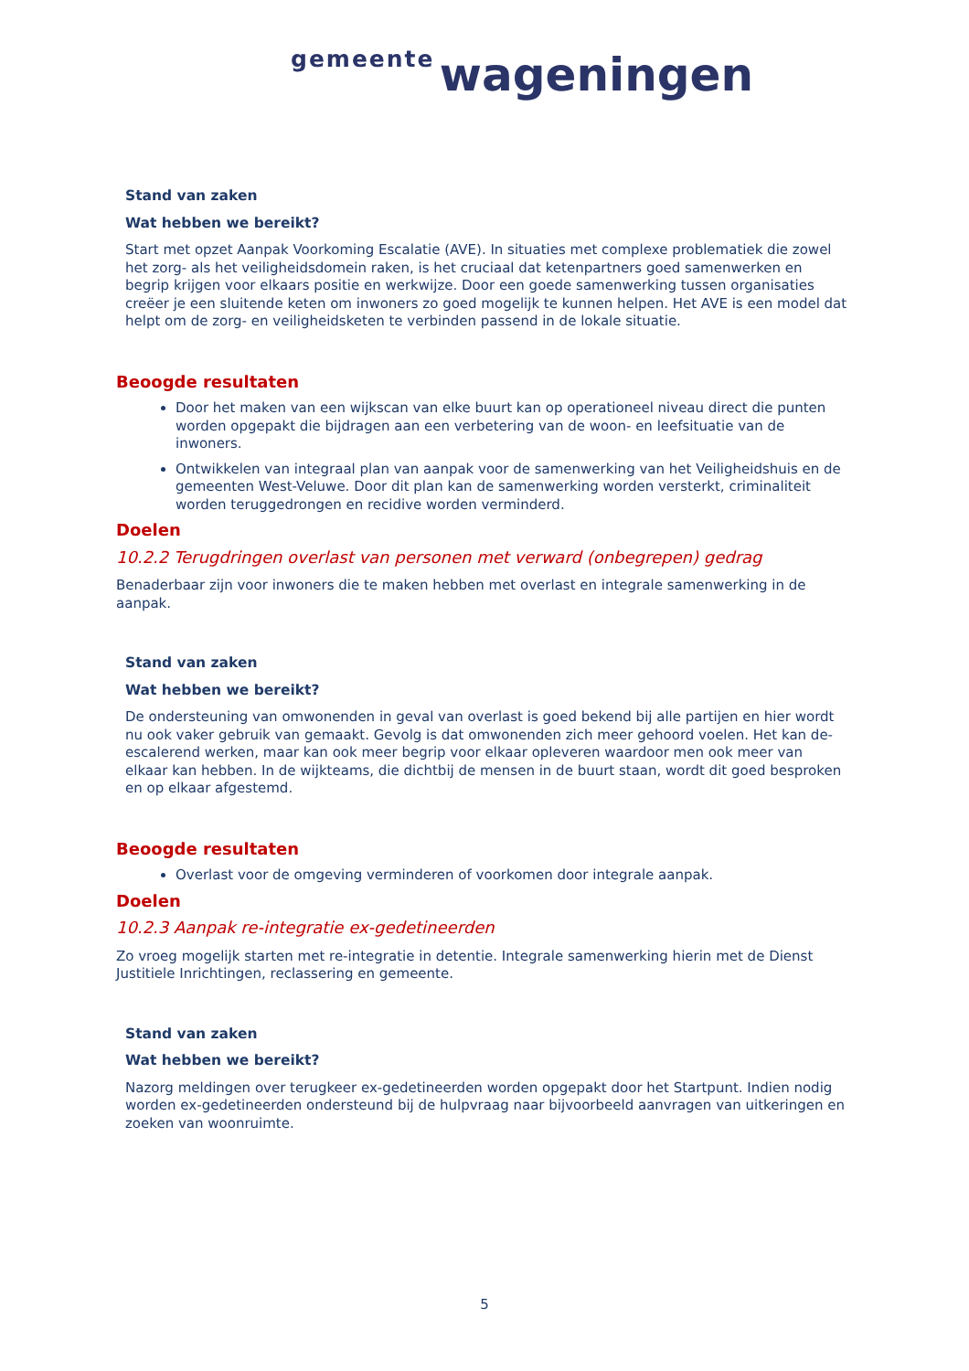gemeente wageningen
Stand van zaken
Wat hebben we bereikt?
Start met opzet Aanpak Voorkoming Escalatie (AVE). In situaties met complexe problematiek die zowel het zorg- als het veiligheidsdomein raken, is het cruciaal dat ketenpartners goed samenwerken en begrip krijgen voor elkaars positie en werkwijze. Door een goede samenwerking tussen organisaties creëer je een sluitende keten om inwoners zo goed mogelijk te kunnen helpen. Het AVE is een model dat helpt om de zorg- en veiligheidsketen te verbinden passend in de lokale situatie.
Beoogde resultaten
Door het maken van een wijkscan van elke buurt kan op operationeel niveau direct die punten worden opgepakt die bijdragen aan een verbetering van de woon- en leefsituatie van de inwoners.
Ontwikkelen van integraal plan van aanpak voor de samenwerking van het Veiligheidshuis en de gemeenten West-Veluwe. Door dit plan kan de samenwerking worden versterkt, criminaliteit worden teruggedrongen en recidive worden verminderd.
Doelen
10.2.2 Terugdringen overlast van personen met verward (onbegrepen) gedrag
Benaderbaar zijn voor inwoners die te maken hebben met overlast en integrale samenwerking in de aanpak.
Stand van zaken
Wat hebben we bereikt?
De ondersteuning van omwonenden in geval van overlast is goed bekend bij alle partijen en hier wordt nu ook vaker gebruik van gemaakt. Gevolg is dat omwonenden zich meer gehoord voelen. Het kan de-escalerend werken, maar kan ook meer begrip voor elkaar opleveren waardoor men ook meer van elkaar kan hebben. In de wijkteams, die dichtbij de mensen in de buurt staan, wordt dit goed besproken en op elkaar afgestemd.
Beoogde resultaten
Overlast voor de omgeving verminderen of voorkomen door integrale aanpak.
Doelen
10.2.3 Aanpak re-integratie ex-gedetineerden
Zo vroeg mogelijk starten met re-integratie in detentie. Integrale samenwerking hierin met de Dienst Justitiele Inrichtingen, reclassering en gemeente.
Stand van zaken
Wat hebben we bereikt?
Nazorg meldingen over terugkeer ex-gedetineerden worden opgepakt door het Startpunt. Indien nodig worden ex-gedetineerden ondersteund bij de hulpvraag naar bijvoorbeeld aanvragen van uitkeringen en zoeken van woonruimte.
5